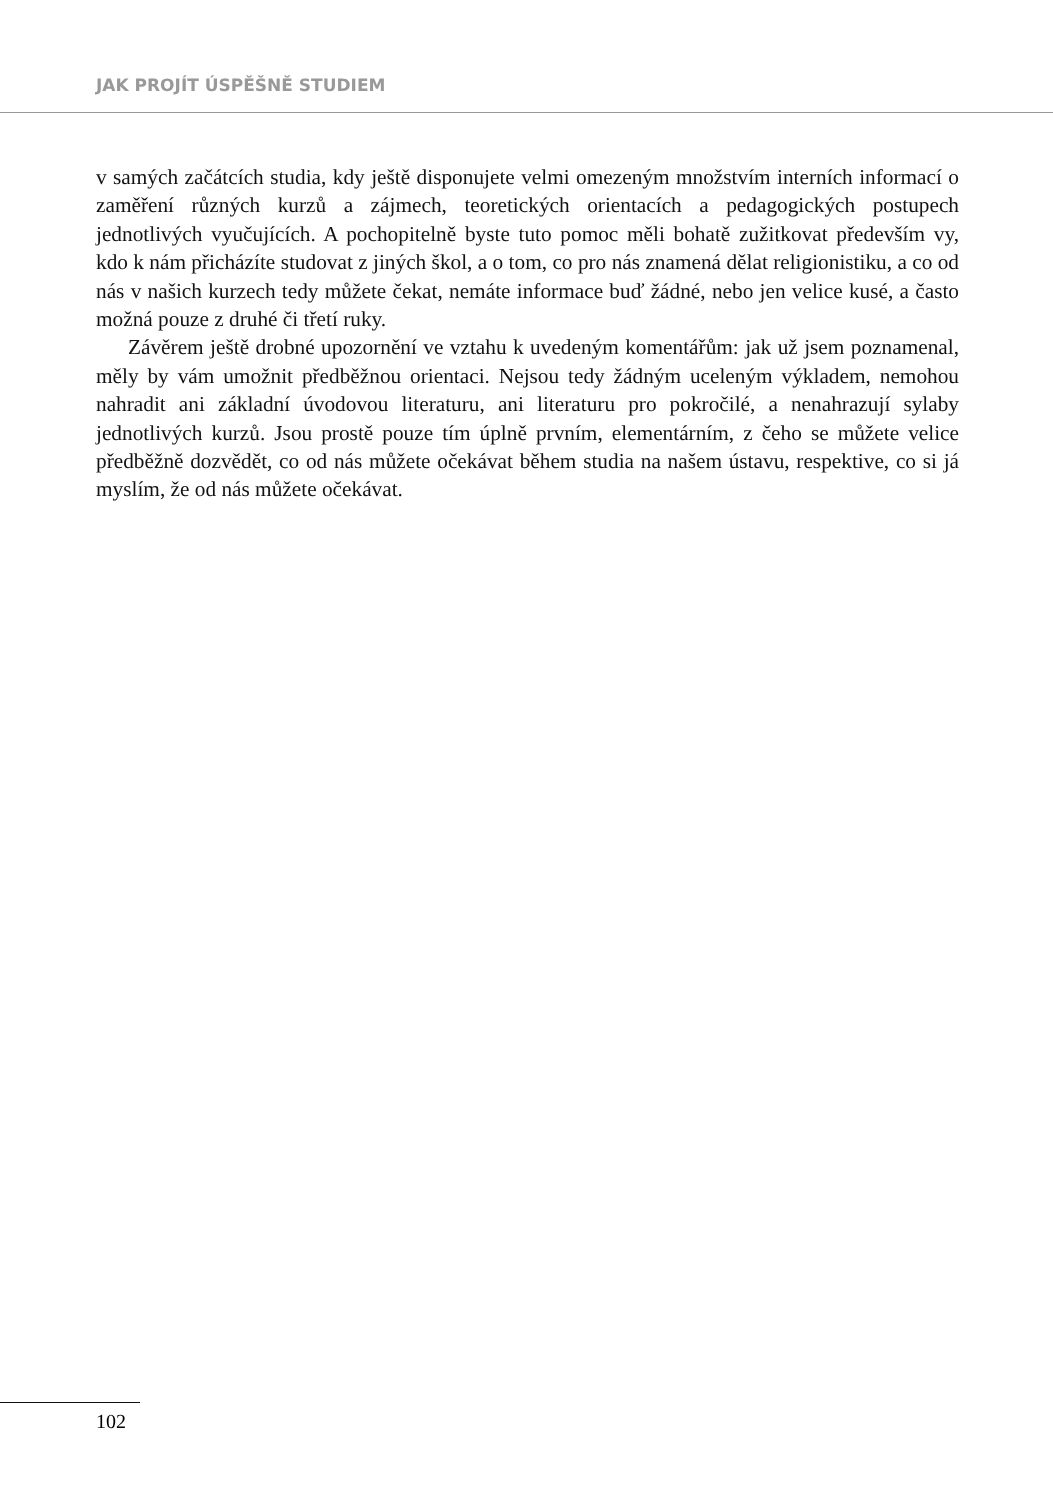JAK PROJÍT ÚSPĚŠNĚ STUDIEM
v samých začátcích studia, kdy ještě disponujete velmi omezeným množstvím interních informací o zaměření různých kurzů a zájmech, teoretických orientacích a pedagogických postupech jednotlivých vyučujících. A pochopitelně byste tuto pomoc měli bohatě zužitkovat především vy, kdo k nám přicházíte studovat z jiných škol, a o tom, co pro nás znamená dělat religionistiku, a co od nás v našich kurzech tedy můžete čekat, nemáte informace buď žádné, nebo jen velice kusé, a často možná pouze z druhé či třetí ruky.
Závěrem ještě drobné upozornění ve vztahu k uvedeným komentářům: jak už jsem poznamenal, měly by vám umožnit předběžnou orientaci. Nejsou tedy žádným uceleným výkladem, nemohou nahradit ani základní úvodovou literaturu, ani literaturu pro pokročilé, a nenahrazují sylaby jednotlivých kurzů. Jsou prostě pouze tím úplně prvním, elementárním, z čeho se můžete velice předběžně dozvědět, co od nás můžete očekávat během studia na našem ústavu, respektive, co si já myslím, že od nás můžete očekávat.
102